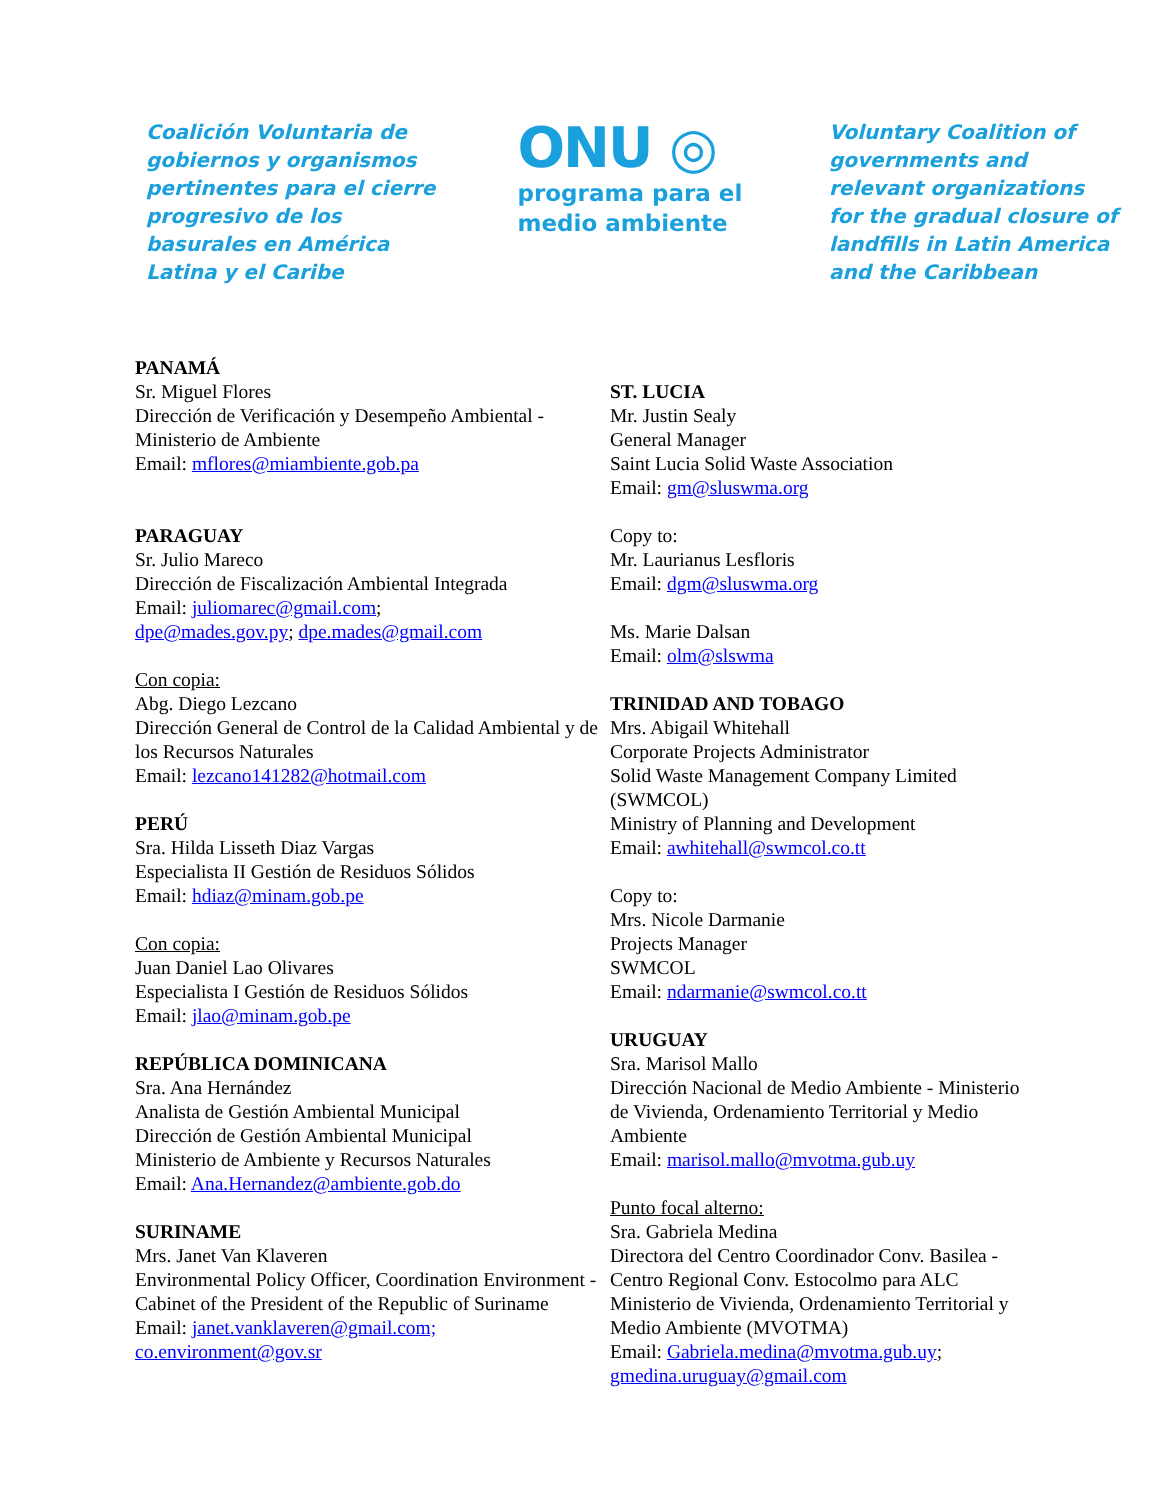Coalición Voluntaria de gobiernos y organismos pertinentes para el cierre progresivo de los basurales en América Latina y el Caribe
ONU ◎
programa para el
medio ambiente
Voluntary Coalition of governments and relevant organizations for the gradual closure of landfills in Latin America and the Caribbean
PANAMÁ
Sr. Miguel Flores
Dirección de Verificación y Desempeño Ambiental - Ministerio de Ambiente
Email: mflores@miambiente.gob.pa
PARAGUAY
Sr. Julio Mareco
Dirección de Fiscalización Ambiental Integrada
Email: juliomarec@gmail.com;
dpe@mades.gov.py; dpe.mades@gmail.com
Con copia:
Abg. Diego Lezcano
Dirección General de Control de la Calidad Ambiental y de los Recursos Naturales
Email: lezcano141282@hotmail.com
PERÚ
Sra. Hilda Lisseth Diaz Vargas
Especialista II Gestión de Residuos Sólidos
Email: hdiaz@minam.gob.pe
Con copia:
Juan Daniel Lao Olivares
Especialista I Gestión de Residuos Sólidos
Email: jlao@minam.gob.pe
REPÚBLICA DOMINICANA
Sra. Ana Hernández
Analista de Gestión Ambiental Municipal
Dirección de Gestión Ambiental Municipal
Ministerio de Ambiente y Recursos Naturales
Email: Ana.Hernandez@ambiente.gob.do
SURINAME
Mrs. Janet Van Klaveren
Environmental Policy Officer, Coordination Environment - Cabinet of the President of the Republic of Suriname
Email: janet.vanklaveren@gmail.com;
co.environment@gov.sr
ST. LUCIA
Mr. Justin Sealy
General Manager
Saint Lucia Solid Waste Association
Email: gm@sluswma.org
Copy to:
Mr. Laurianus Lesfloris
Email: dgm@sluswma.org
Ms. Marie Dalsan
Email: olm@slswma
TRINIDAD AND TOBAGO
Mrs. Abigail Whitehall
Corporate Projects Administrator
Solid Waste Management Company Limited (SWMCOL)
Ministry of Planning and Development
Email: awhitehall@swmcol.co.tt
Copy to:
Mrs. Nicole Darmanie
Projects Manager
SWMCOL
Email: ndarmanie@swmcol.co.tt
URUGUAY
Sra. Marisol Mallo
Dirección Nacional de Medio Ambiente - Ministerio de Vivienda, Ordenamiento Territorial y Medio Ambiente
Email: marisol.mallo@mvotma.gub.uy
Punto focal alterno:
Sra. Gabriela Medina
Directora del Centro Coordinador Conv. Basilea - Centro Regional Conv. Estocolmo para ALC
Ministerio de Vivienda, Ordenamiento Territorial y Medio Ambiente (MVOTMA)
Email: Gabriela.medina@mvotma.gub.uy;
gmedina.uruguay@gmail.com